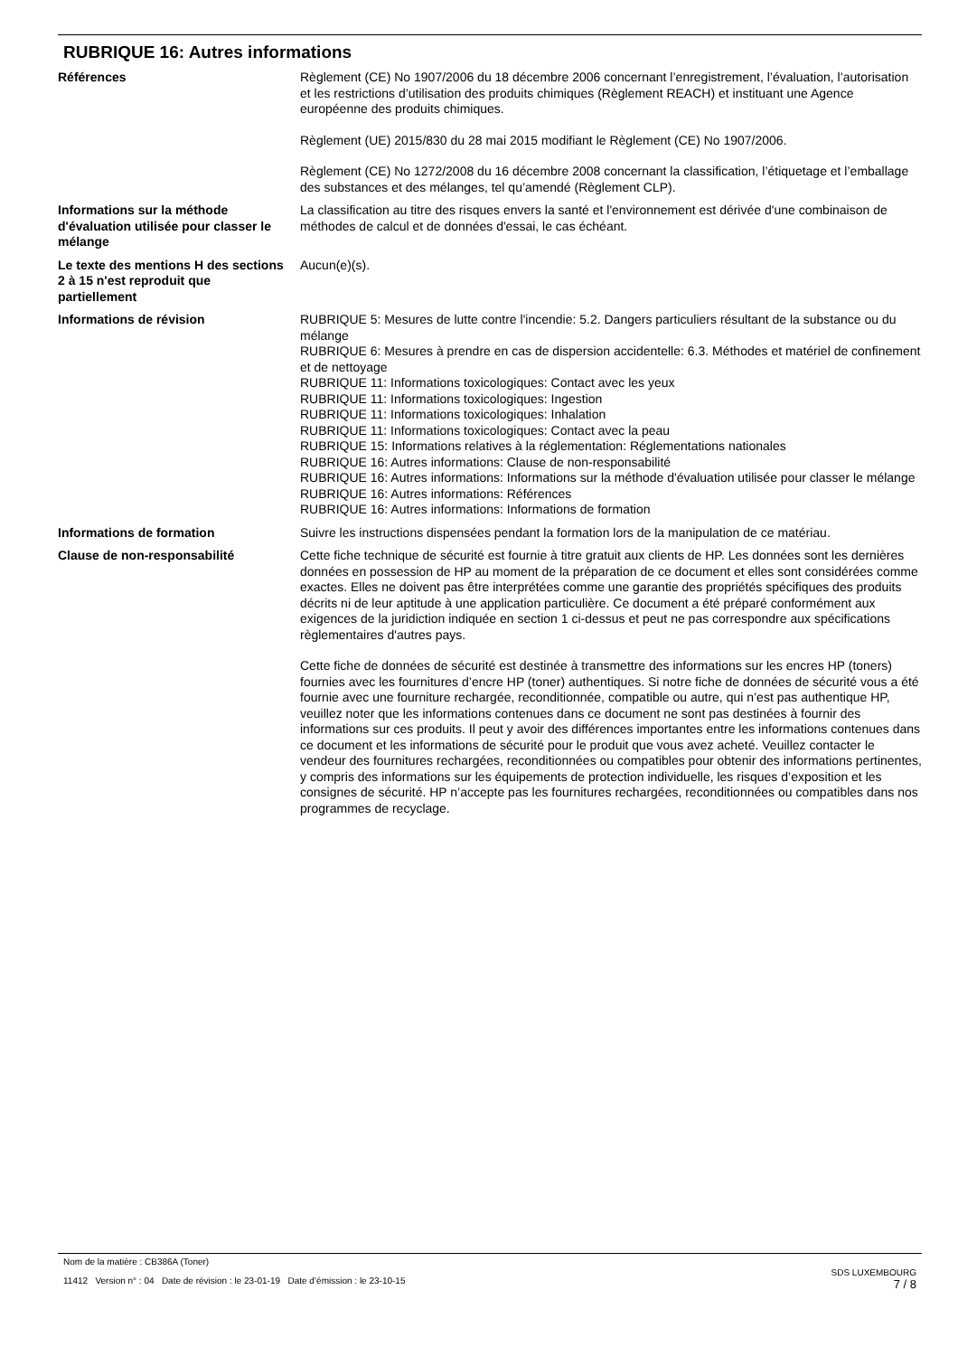RUBRIQUE 16: Autres informations
Références Règlement (CE) No 1907/2006 du 18 décembre 2006 concernant l’enregistrement, l’évaluation, l’autorisation et les restrictions d’utilisation des produits chimiques (Règlement REACH) et instituant une Agence européenne des produits chimiques.
Règlement (UE) 2015/830 du 28 mai 2015 modifiant le Règlement (CE) No 1907/2006.
Règlement (CE) No 1272/2008 du 16 décembre 2008 concernant la classification, l’étiquetage et l’emballage des substances et des mélanges, tel qu’amendé (Règlement CLP).
Informations sur la méthode d'évaluation utilisée pour classer le mélange
La classification au titre des risques envers la santé et l'environnement est dérivée d'une combinaison de méthodes de calcul et de données d'essai, le cas échéant.
Le texte des mentions H des sections 2 à 15 n'est reproduit que partiellement
Aucun(e)(s).
Informations de révision RUBRIQUE 5: Mesures de lutte contre l'incendie: 5.2. Dangers particuliers résultant de la substance ou du mélange
RUBRIQUE 6: Mesures à prendre en cas de dispersion accidentelle: 6.3. Méthodes et matériel de confinement et de nettoyage
RUBRIQUE 11: Informations toxicologiques: Contact avec les yeux
RUBRIQUE 11: Informations toxicologiques: Ingestion
RUBRIQUE 11: Informations toxicologiques: Inhalation
RUBRIQUE 11: Informations toxicologiques: Contact avec la peau
RUBRIQUE 15: Informations relatives à la réglementation: Réglementations nationales
RUBRIQUE 16: Autres informations: Clause de non-responsabilité
RUBRIQUE 16: Autres informations: Informations sur la méthode d'évaluation utilisée pour classer le mélange
RUBRIQUE 16: Autres informations: Références
RUBRIQUE 16: Autres informations: Informations de formation
Informations de formation Suivre les instructions dispensées pendant la formation lors de la manipulation de ce matériau.
Clause de non-responsabilité Cette fiche technique de sécurité est fournie à titre gratuit aux clients de HP. Les données sont les dernières données en possession de HP au moment de la préparation de ce document et elles sont considérées comme exactes. Elles ne doivent pas être interprétées comme une garantie des propriétés spécifiques des produits décrits ni de leur aptitude à une application particulière. Ce document a été préparé conformément aux exigences de la juridiction indiquée en section 1 ci-dessus et peut ne pas correspondre aux spécifications règlementaires d'autres pays.
Cette fiche de données de sécurité est destinée à transmettre des informations sur les encres HP (toners) fournies avec les fournitures d’encre HP (toner) authentiques. Si notre fiche de données de sécurité vous a été fournie avec une fourniture rechargée, reconditionnée, compatible ou autre, qui n’est pas authentique HP, veuillez noter que les informations contenues dans ce document ne sont pas destinées à fournir des informations sur ces produits. Il peut y avoir des différences importantes entre les informations contenues dans ce document et les informations de sécurité pour le produit que vous avez acheté. Veuillez contacter le vendeur des fournitures rechargées, reconditionnées ou compatibles pour obtenir des informations pertinentes, y compris des informations sur les équipements de protection individuelle, les risques d’exposition et les consignes de sécurité. HP n’accepte pas les fournitures rechargées, reconditionnées ou compatibles dans nos programmes de recyclage.
Nom de la matière : CB386A (Toner)
11412 Version n° : 04 Date de révision : le 23-01-19 Date d’émission : le 23-10-15
SDS LUXEMBOURG
7 / 8